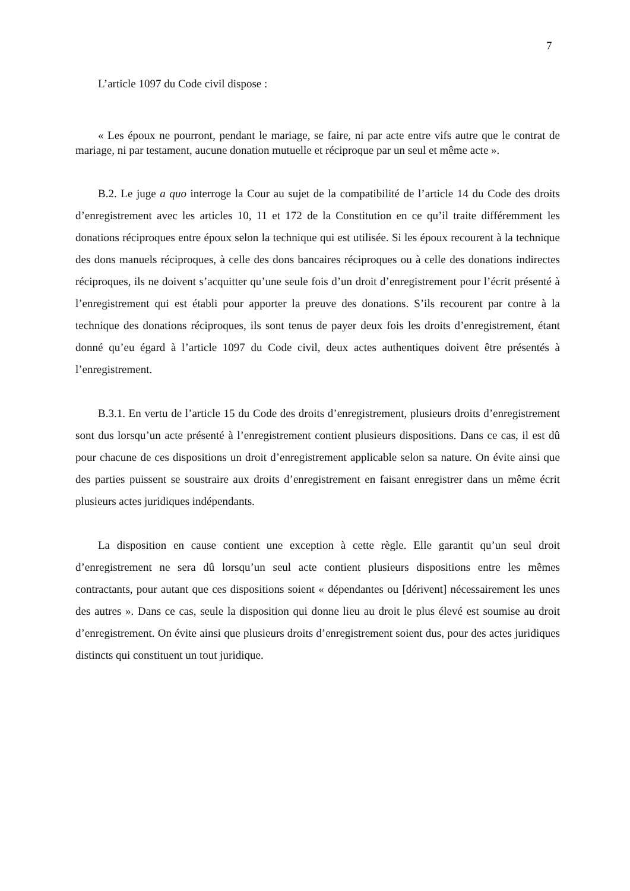7
L’article 1097 du Code civil dispose :
« Les époux ne pourront, pendant le mariage, se faire, ni par acte entre vifs autre que le contrat de mariage, ni par testament, aucune donation mutuelle et réciproque par un seul et même acte ».
B.2. Le juge a quo interroge la Cour au sujet de la compatibilité de l’article 14 du Code des droits d’enregistrement avec les articles 10, 11 et 172 de la Constitution en ce qu’il traite différemment les donations réciproques entre époux selon la technique qui est utilisée. Si les époux recourent à la technique des dons manuels réciproques, à celle des dons bancaires réciproques ou à celle des donations indirectes réciproques, ils ne doivent s’acquitter qu’une seule fois d’un droit d’enregistrement pour l’écrit présenté à l’enregistrement qui est établi pour apporter la preuve des donations. S’ils recourent par contre à la technique des donations réciproques, ils sont tenus de payer deux fois les droits d’enregistrement, étant donné qu’eu égard à l’article 1097 du Code civil, deux actes authentiques doivent être présentés à l’enregistrement.
B.3.1. En vertu de l’article 15 du Code des droits d’enregistrement, plusieurs droits d’enregistrement sont dus lorsqu’un acte présenté à l’enregistrement contient plusieurs dispositions. Dans ce cas, il est dû pour chacune de ces dispositions un droit d’enregistrement applicable selon sa nature. On évite ainsi que des parties puissent se soustraire aux droits d’enregistrement en faisant enregistrer dans un même écrit plusieurs actes juridiques indépendants.
La disposition en cause contient une exception à cette règle. Elle garantit qu’un seul droit d’enregistrement ne sera dû lorsqu’un seul acte contient plusieurs dispositions entre les mêmes contractants, pour autant que ces dispositions soient « dépendantes ou [dérivent] nécessairement les unes des autres ». Dans ce cas, seule la disposition qui donne lieu au droit le plus élevé est soumise au droit d’enregistrement. On évite ainsi que plusieurs droits d’enregistrement soient dus, pour des actes juridiques distincts qui constituent un tout juridique.